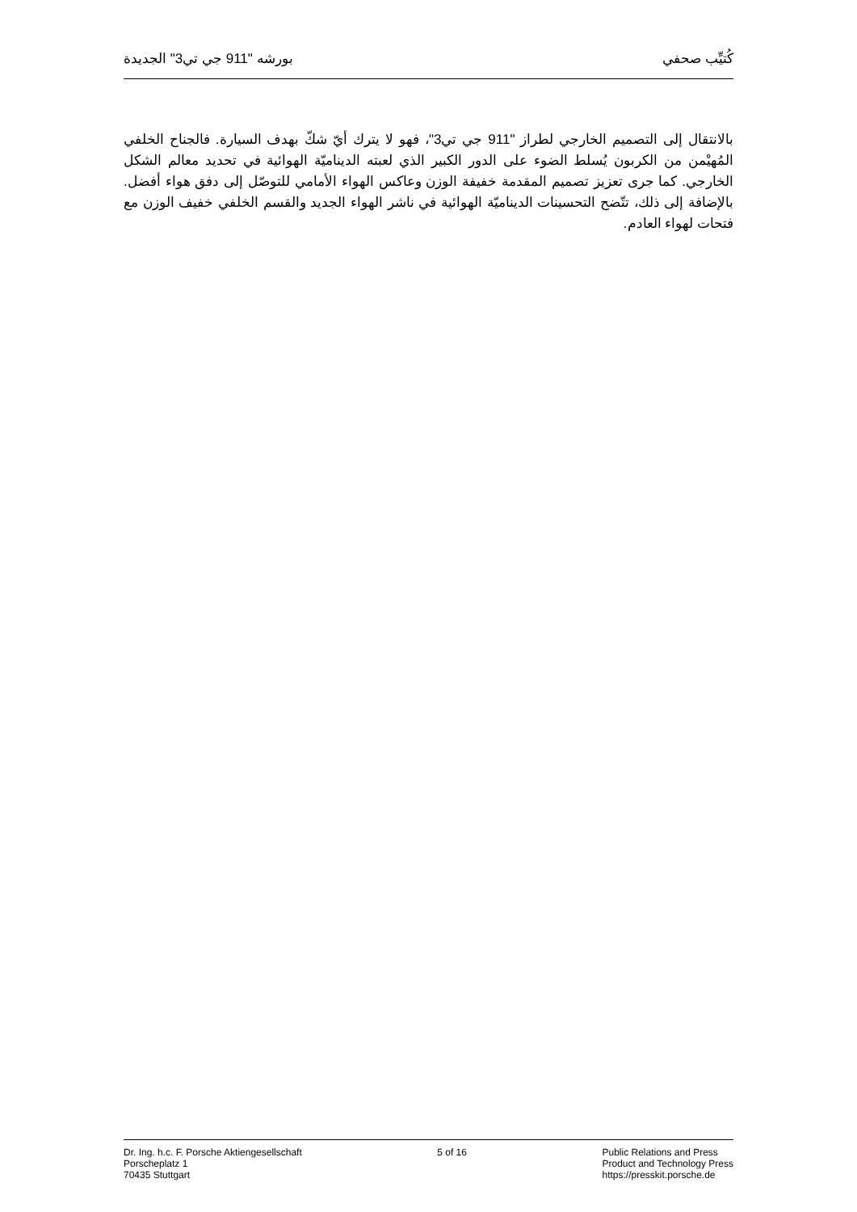كُتيِّب صحفي بورشه "911 جي تي3" الجديدة
بالانتقال إلى التصميم الخارجي لطراز "911 جي تي3"، فهو لا يترك أيّ شكّ بهدف السيارة. فالجناح الخلفي المُهيْمن من الكربون يُسلط الضوء على الدور الكبير الذي لعبته الديناميّة الهوائية في تحديد معالم الشكل الخارجي. كما جرى تعزيز تصميم المقدمة خفيفة الوزن وعاكس الهواء الأمامي للتوصّل إلى دفق هواء أفضل. بالإضافة إلى ذلك، تتّضح التحسينات الديناميّة الهوائية في ناشر الهواء الجديد والقسم الخلفي خفيف الوزن مع فتحات لهواء العادم.
Dr. Ing. h.c. F. Porsche Aktiengesellschaft
Porscheplatz 1
70435 Stuttgart
5 of 16 Public Relations and Press
Product and Technology Press
https://presskit.porsche.de